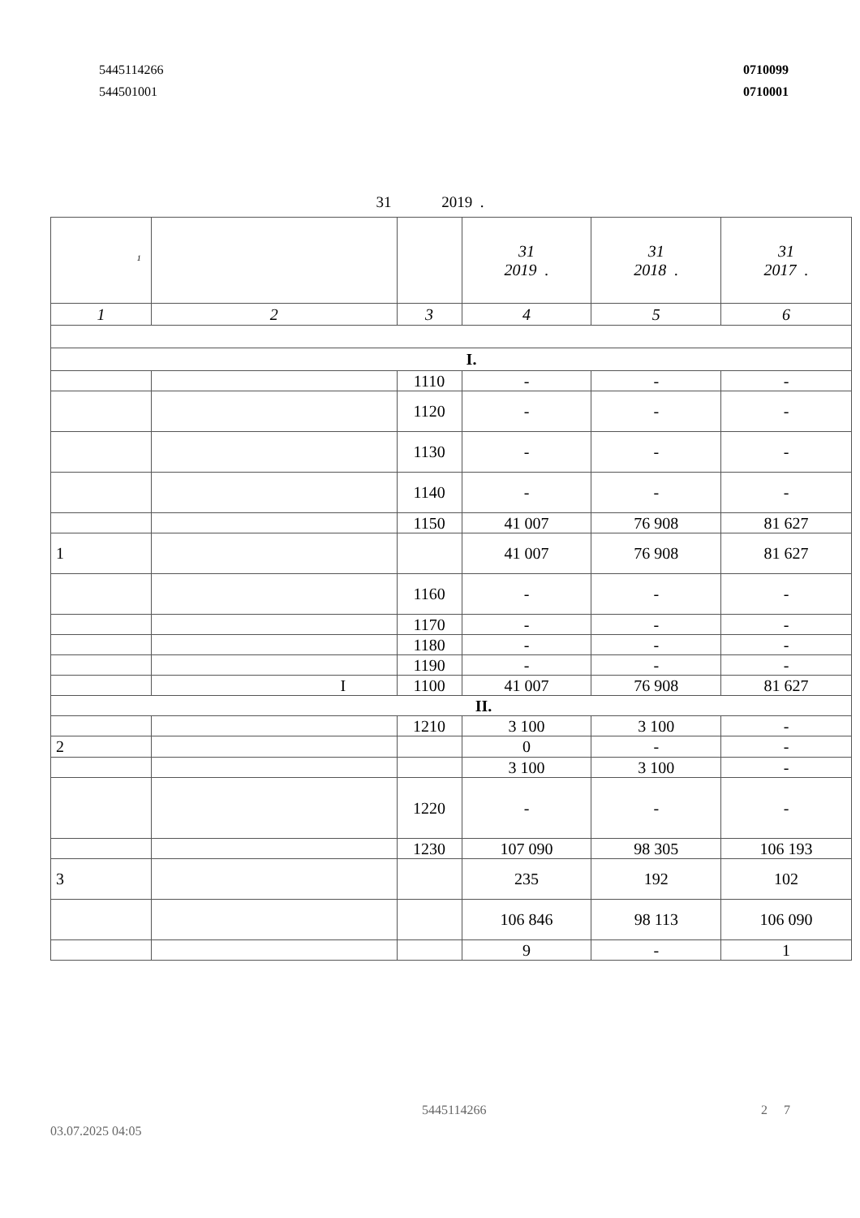5445114266 0710099
544501001 0710001
31 2019 .
| <sup>1</sup> | | | 31 2019 . | 31 2018 . | 31 2017 . |
| --- | --- | --- | --- | --- | --- |
| 1 | 2 | 3 | 4 | 5 | 6 |
| I. | | | | | |
| | | 1110 | - | - | - |
| | | 1120 | - | - | - |
| | | 1130 | - | - | - |
| | | 1140 | - | - | - |
| | | 1150 | 41 007 | 76 908 | 81 627 |
| 1 | | | 41 007 | 76 908 | 81 627 |
| | | 1160 | - | - | - |
| | | 1170 | - | - | - |
| | | 1180 | - | - | - |
| | | 1190 | - | - | - |
| | I | 1100 | 41 007 | 76 908 | 81 627 |
| II. | | | | | |
| | | 1210 | 3 100 | 3 100 | - |
| 2 | | | 0 | - | - |
| | | | 3 100 | 3 100 | - |
| | | 1220 | - | - | - |
| | | 1230 | 107 090 | 98 305 | 106 193 |
| 3 | | | 235 | 192 | 102 |
| | | | 106 846 | 98 113 | 106 090 |
| | | | 9 | - | 1 |
5445114266 2 7
03.07.2025 04:05